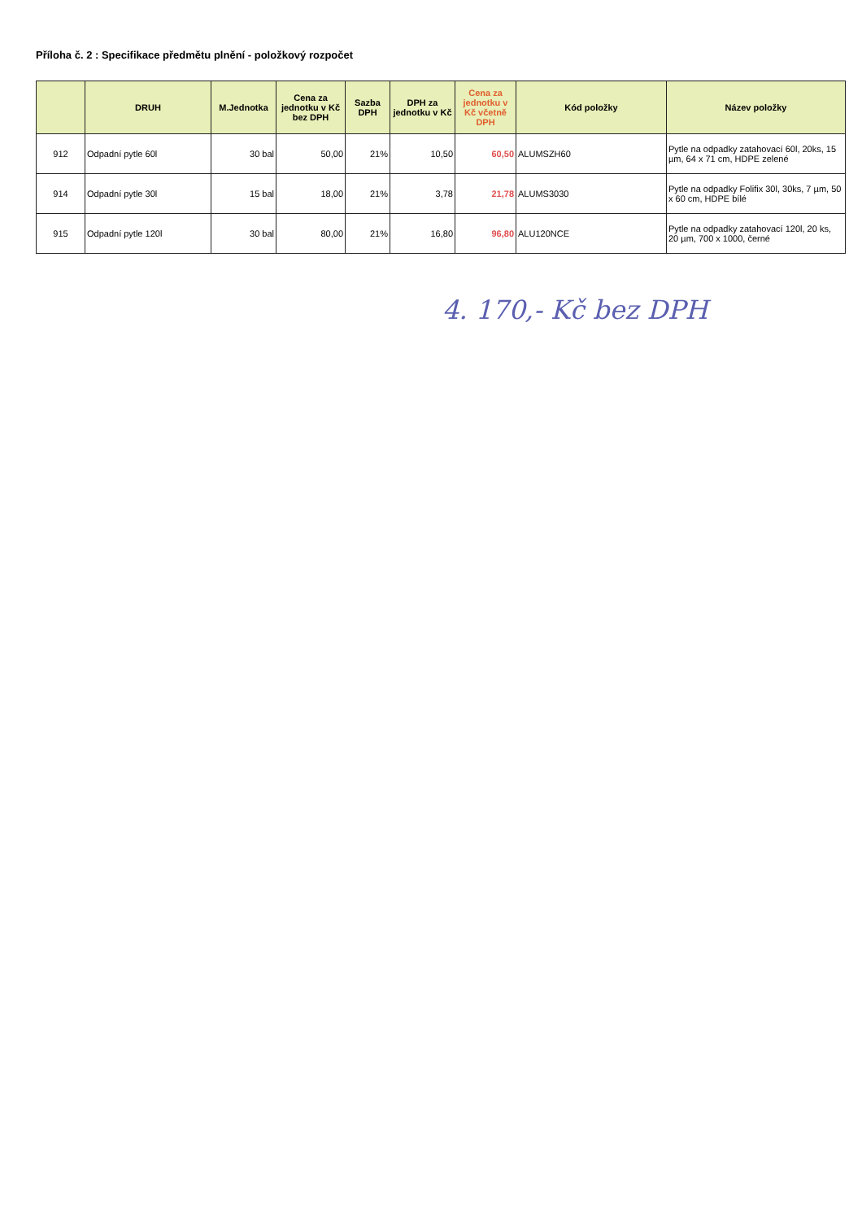Příloha č. 2 : Specifikace předmětu plnění - položkový rozpočet
| | DRUH | M.Jednotka | Cena za jednotku v Kč bez DPH | Sazba DPH | DPH za jednotku v Kč | Cena za jednotku v Kč včetně DPH | Kód položky | Název položky |
| --- | --- | --- | --- | --- | --- | --- | --- | --- |
| 912 | Odpadní pytle 60l | 30 bal | 50,00 | 21% | 10,50 | 60,50 | ALUMSZH60 | Pytle na odpadky zatahovací 60l, 20ks, 15 µm, 64 x 71 cm, HDPE zelené |
| 914 | Odpadní pytle 30l | 15 bal | 18,00 | 21% | 3,78 | 21,78 | ALUMS3030 | Pytle na odpadky Folifix 30l, 30ks, 7 µm, 50 x 60 cm, HDPE bílé |
| 915 | Odpadní pytle 120l | 30 bal | 80,00 | 21% | 16,80 | 96,80 | ALU120NCE | Pytle na odpadky zatahovací 120l, 20 ks, 20 µm, 700 x 1000, černé |
4. 170,- Kč bez DPH